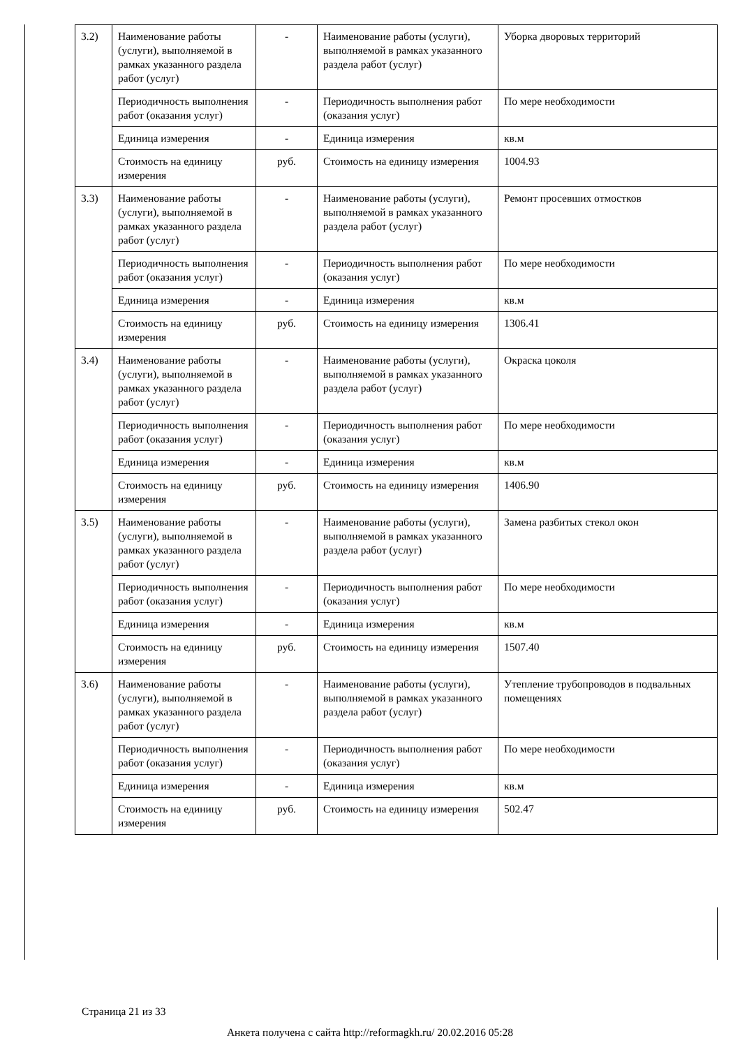| 3.2) | Наименование работы (услуги), выполняемой в рамках указанного раздела работ (услуг) | - | Наименование работы (услуги), выполняемой в рамках указанного раздела работ (услуг) | Уборка дворовых территорий |
| | Периодичность выполнения работ (оказания услуг) | - | Периодичность выполнения работ (оказания услуг) | По мере необходимости |
| | Единица измерения | - | Единица измерения | кв.м |
| | Стоимость на единицу измерения | руб. | Стоимость на единицу измерения | 1004.93 |
| 3.3) | Наименование работы (услуги), выполняемой в рамках указанного раздела работ (услуг) | - | Наименование работы (услуги), выполняемой в рамках указанного раздела работ (услуг) | Ремонт просевших отмостков |
| | Периодичность выполнения работ (оказания услуг) | - | Периодичность выполнения работ (оказания услуг) | По мере необходимости |
| | Единица измерения | - | Единица измерения | кв.м |
| | Стоимость на единицу измерения | руб. | Стоимость на единицу измерения | 1306.41 |
| 3.4) | Наименование работы (услуги), выполняемой в рамках указанного раздела работ (услуг) | - | Наименование работы (услуги), выполняемой в рамках указанного раздела работ (услуг) | Окраска цоколя |
| | Периодичность выполнения работ (оказания услуг) | - | Периодичность выполнения работ (оказания услуг) | По мере необходимости |
| | Единица измерения | - | Единица измерения | кв.м |
| | Стоимость на единицу измерения | руб. | Стоимость на единицу измерения | 1406.90 |
| 3.5) | Наименование работы (услуги), выполняемой в рамках указанного раздела работ (услуг) | - | Наименование работы (услуги), выполняемой в рамках указанного раздела работ (услуг) | Замена разбитых стекол окон |
| | Периодичность выполнения работ (оказания услуг) | - | Периодичность выполнения работ (оказания услуг) | По мере необходимости |
| | Единица измерения | - | Единица измерения | кв.м |
| | Стоимость на единицу измерения | руб. | Стоимость на единицу измерения | 1507.40 |
| 3.6) | Наименование работы (услуги), выполняемой в рамках указанного раздела работ (услуг) | - | Наименование работы (услуги), выполняемой в рамках указанного раздела работ (услуг) | Утепление трубопроводов в подвальных помещениях |
| | Периодичность выполнения работ (оказания услуг) | - | Периодичность выполнения работ (оказания услуг) | По мере необходимости |
| | Единица измерения | - | Единица измерения | кв.м |
| | Стоимость на единицу измерения | руб. | Стоимость на единицу измерения | 502.47 |
Страница 21 из 33
Анкета получена с сайта http://reformagkh.ru/ 20.02.2016 05:28